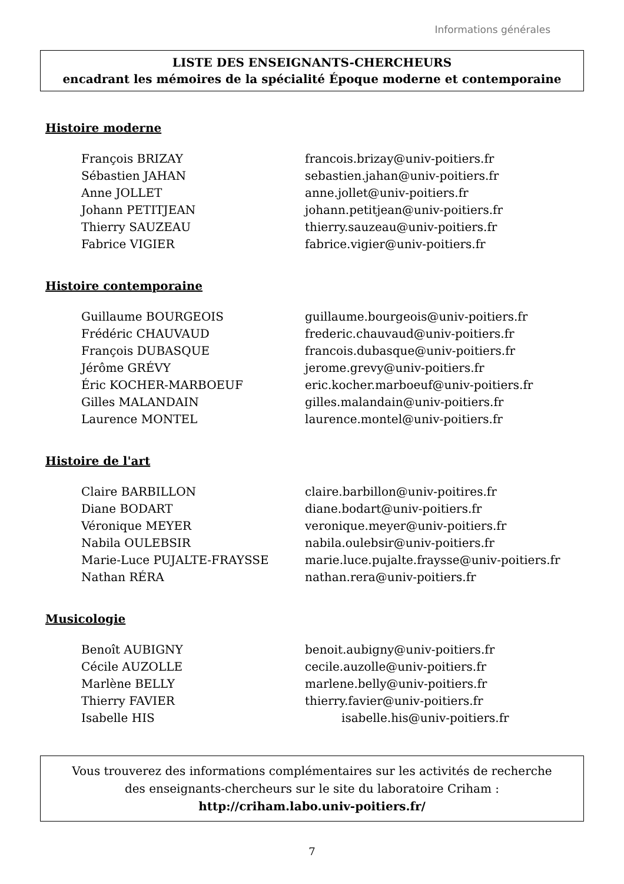Informations générales
LISTE DES ENSEIGNANTS-CHERCHEURS
encadrant les mémoires de la spécialité Époque moderne et contemporaine
Histoire moderne
| François BRIZAY | francois.brizay@univ-poitiers.fr |
| Sébastien JAHAN | sebastien.jahan@univ-poitiers.fr |
| Anne JOLLET | anne.jollet@univ-poitiers.fr |
| Johann PETITJEAN | johann.petitjean@univ-poitiers.fr |
| Thierry SAUZEAU | thierry.sauzeau@univ-poitiers.fr |
| Fabrice VIGIER | fabrice.vigier@univ-poitiers.fr |
Histoire contemporaine
| Guillaume BOURGEOIS | guillaume.bourgeois@univ-poitiers.fr |
| Frédéric CHAUVAUD | frederic.chauvaud@univ-poitiers.fr |
| François DUBASQUE | francois.dubasque@univ-poitiers.fr |
| Jérôme GRÉVY | jerome.grevy@univ-poitiers.fr |
| Éric KOCHER-MARBOEUF | eric.kocher.marboeuf@univ-poitiers.fr |
| Gilles MALANDAIN | gilles.malandain@univ-poitiers.fr |
| Laurence MONTEL | laurence.montel@univ-poitiers.fr |
Histoire de l'art
| Claire BARBILLON | claire.barbillon@univ-poitires.fr |
| Diane BODART | diane.bodart@univ-poitiers.fr |
| Véronique MEYER | veronique.meyer@univ-poitiers.fr |
| Nabila OULEBSIR | nabila.oulebsir@univ-poitiers.fr |
| Marie-Luce PUJALTE-FRAYSSE | marie.luce.pujalte.fraysse@univ-poitiers.fr |
| Nathan RÉRA | nathan.rera@univ-poitiers.fr |
Musicologie
| Benoît AUBIGNY | benoit.aubigny@univ-poitiers.fr |
| Cécile AUZOLLE | cecile.auzolle@univ-poitiers.fr |
| Marlène BELLY | marlene.belly@univ-poitiers.fr |
| Thierry FAVIER | thierry.favier@univ-poitiers.fr |
| Isabelle HIS | isabelle.his@univ-poitiers.fr |
Vous trouverez des informations complémentaires sur les activités de recherche
des enseignants-chercheurs sur le site du laboratoire Criham :
http://criham.labo.univ-poitiers.fr/
7